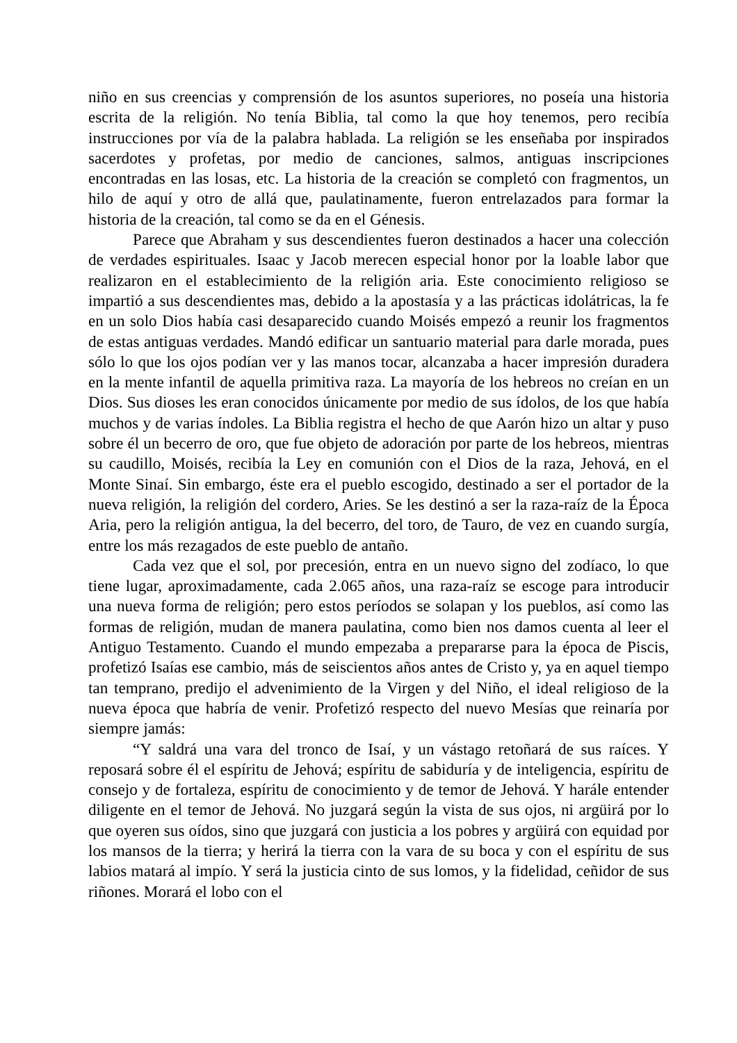niño en sus creencias y comprensión de los asuntos superiores, no poseía una historia escrita de la religión. No tenía Biblia, tal como la que hoy tenemos, pero recibía instrucciones por vía de la palabra hablada. La religión se les enseñaba por inspirados sacerdotes y profetas, por medio de canciones, salmos, antiguas inscripciones encontradas en las losas, etc. La historia de la creación se completó con fragmentos, un hilo de aquí y otro de allá que, paulatinamente, fueron entrelazados para formar la historia de la creación, tal como se da en el Génesis.
Parece que Abraham y sus descendientes fueron destinados a hacer una colección de verdades espirituales. Isaac y Jacob merecen especial honor por la loable labor que realizaron en el establecimiento de la religión aria. Este conocimiento religioso se impartió a sus descendientes mas, debido a la apostasía y a las prácticas idolátricas, la fe en un solo Dios había casi desaparecido cuando Moisés empezó a reunir los fragmentos de estas antiguas verdades. Mandó edificar un santuario material para darle morada, pues sólo lo que los ojos podían ver y las manos tocar, alcanzaba a hacer impresión duradera en la mente infantil de aquella primitiva raza. La mayoría de los hebreos no creían en un Dios. Sus dioses les eran conocidos únicamente por medio de sus ídolos, de los que había muchos y de varias índoles. La Biblia registra el hecho de que Aarón hizo un altar y puso sobre él un becerro de oro, que fue objeto de adoración por parte de los hebreos, mientras su caudillo, Moisés, recibía la Ley en comunión con el Dios de la raza, Jehová, en el Monte Sinaí. Sin embargo, éste era el pueblo escogido, destinado a ser el portador de la nueva religión, la religión del cordero, Aries. Se les destinó a ser la raza-raíz de la Época Aria, pero la religión antigua, la del becerro, del toro, de Tauro, de vez en cuando surgía, entre los más rezagados de este pueblo de antaño.
Cada vez que el sol, por precesión, entra en un nuevo signo del zodíaco, lo que tiene lugar, aproximadamente, cada 2.065 años, una raza-raíz se escoge para introducir una nueva forma de religión; pero estos períodos se solapan y los pueblos, así como las formas de religión, mudan de manera paulatina, como bien nos damos cuenta al leer el Antiguo Testamento. Cuando el mundo empezaba a prepararse para la época de Piscis, profetizó Isaías ese cambio, más de seiscientos años antes de Cristo y, ya en aquel tiempo tan temprano, predijo el advenimiento de la Virgen y del Niño, el ideal religioso de la nueva época que habría de venir. Profetizó respecto del nuevo Mesías que reinaría por siempre jamás:
“Y saldrá una vara del tronco de Isaí, y un vástago retoñará de sus raíces. Y reposará sobre él el espíritu de Jehová; espíritu de sabiduría y de inteligencia, espíritu de consejo y de fortaleza, espíritu de conocimiento y de temor de Jehová. Y harále entender diligente en el temor de Jehová. No juzgará según la vista de sus ojos, ni argüirá por lo que oyeren sus oídos, sino que juzgará con justicia a los pobres y argüirá con equidad por los mansos de la tierra; y herirá la tierra con la vara de su boca y con el espíritu de sus labios matará al impío. Y será la justicia cinto de sus lomos, y la fidelidad, ceñidor de sus riñones. Morará el lobo con el